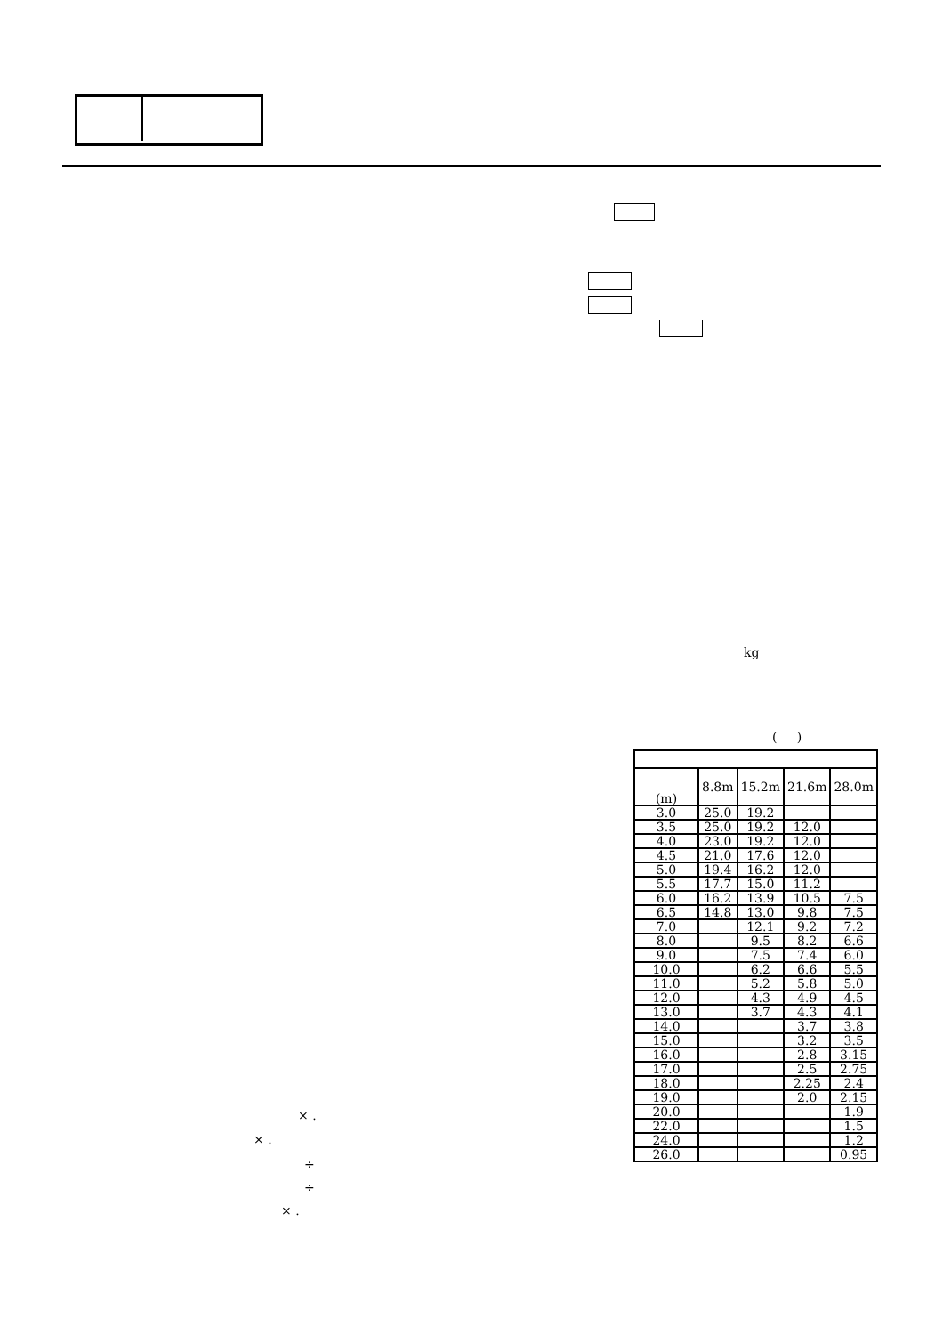kg
( )
× .
× .
÷
÷
× .
| (m) | 8.8m | 15.2m | 21.6m | 28.0m |
| --- | --- | --- | --- | --- |
| 3.0 | 25.0 | 19.2 | | |
| 3.5 | 25.0 | 19.2 | 12.0 | |
| 4.0 | 23.0 | 19.2 | 12.0 | |
| 4.5 | 21.0 | 17.6 | 12.0 | |
| 5.0 | 19.4 | 16.2 | 12.0 | |
| 5.5 | 17.7 | 15.0 | 11.2 | |
| 6.0 | 16.2 | 13.9 | 10.5 | 7.5 |
| 6.5 | 14.8 | 13.0 | 9.8 | 7.5 |
| 7.0 | | 12.1 | 9.2 | 7.2 |
| 8.0 | | 9.5 | 8.2 | 6.6 |
| 9.0 | | 7.5 | 7.4 | 6.0 |
| 10.0 | | 6.2 | 6.6 | 5.5 |
| 11.0 | | 5.2 | 5.8 | 5.0 |
| 12.0 | | 4.3 | 4.9 | 4.5 |
| 13.0 | | 3.7 | 4.3 | 4.1 |
| 14.0 | | | 3.7 | 3.8 |
| 15.0 | | | 3.2 | 3.5 |
| 16.0 | | | 2.8 | 3.15 |
| 17.0 | | | 2.5 | 2.75 |
| 18.0 | | | 2.25 | 2.4 |
| 19.0 | | | 2.0 | 2.15 |
| 20.0 | | | | 1.9 |
| 22.0 | | | | 1.5 |
| 24.0 | | | | 1.2 |
| 26.0 | | | | 0.95 |